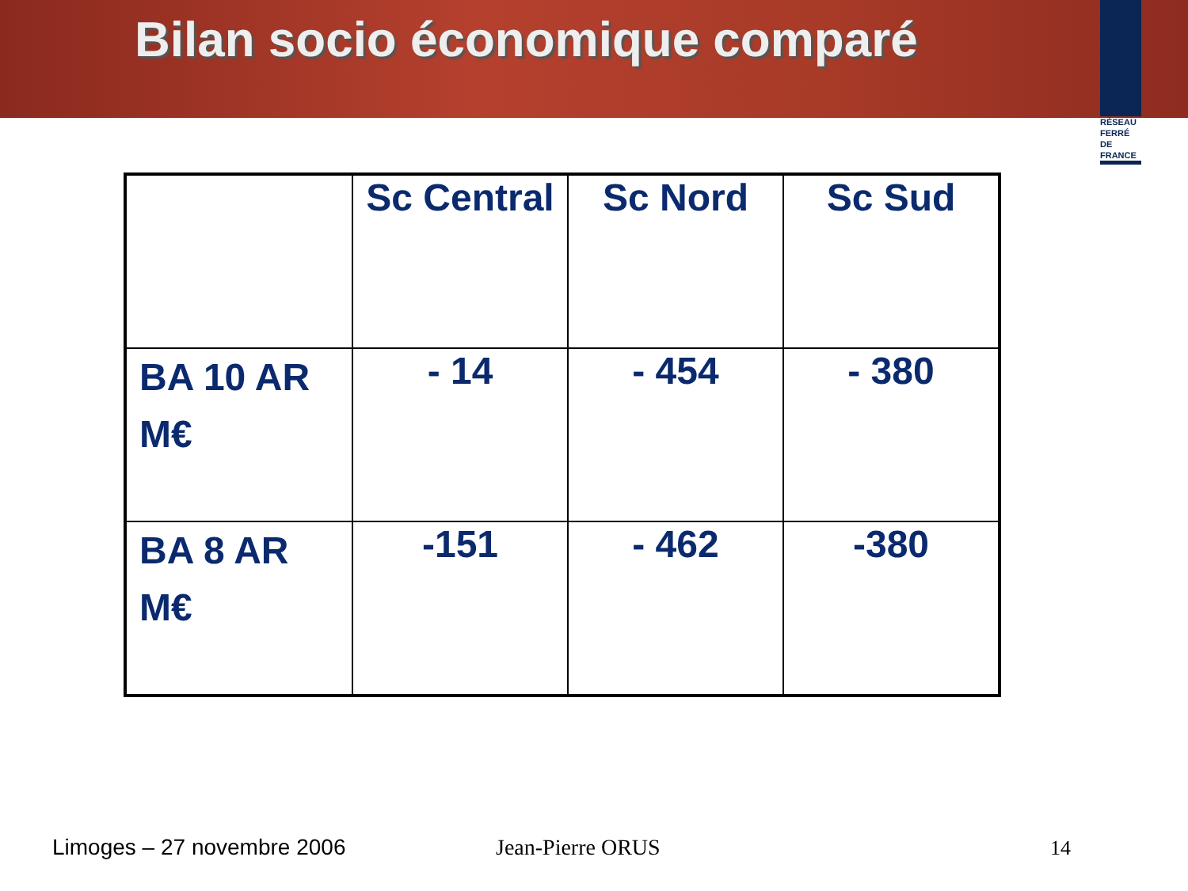Bilan socio économique comparé
RÉSEAU FERRÉ DE FRANCE
| | Sc Central | Sc Nord | Sc Sud |
| BA 10 AR M€ | - 14 | - 454 | - 380 |
| BA 8 AR M€ | -151 | - 462 | -380 |
Limoges – 27 novembre 2006 Jean-Pierre ORUS 14